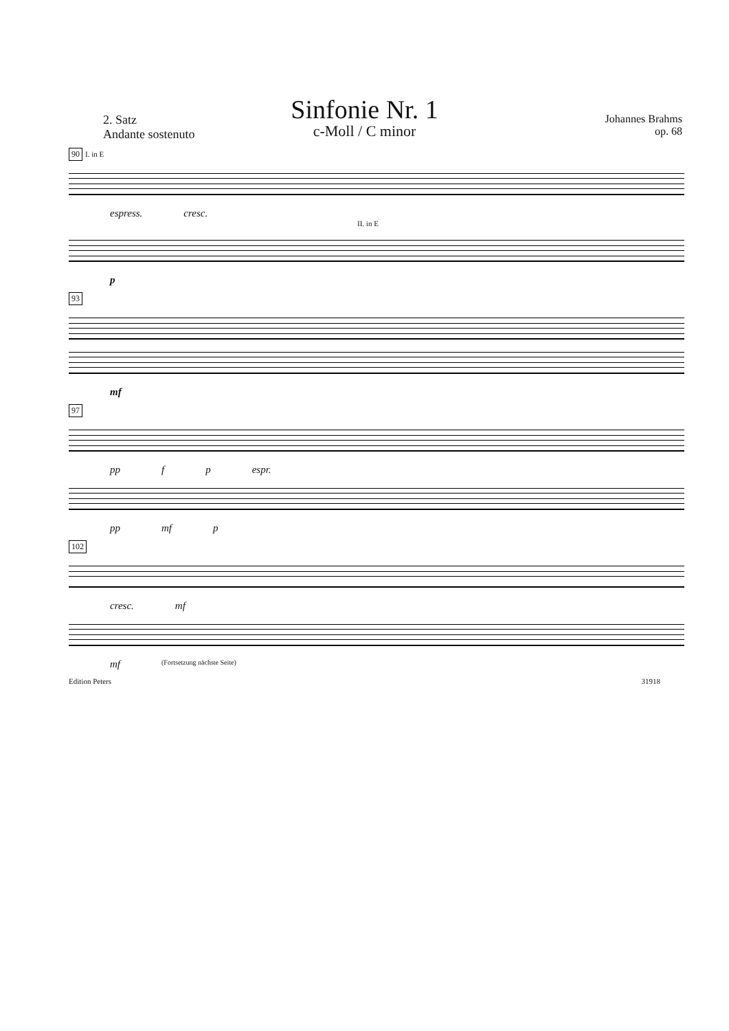Sinfonie Nr. 1
c-Moll / C minor
2. Satz
Andante sostenuto
Johannes Brahms
op. 68
90 I. in E
espress. cresc.
II. in E
p
93
mf
97
pp f p espr.
pp mf p
102
cresc. mf
mf (Fortsetzung nächste Seite)
Edition Peters 31918